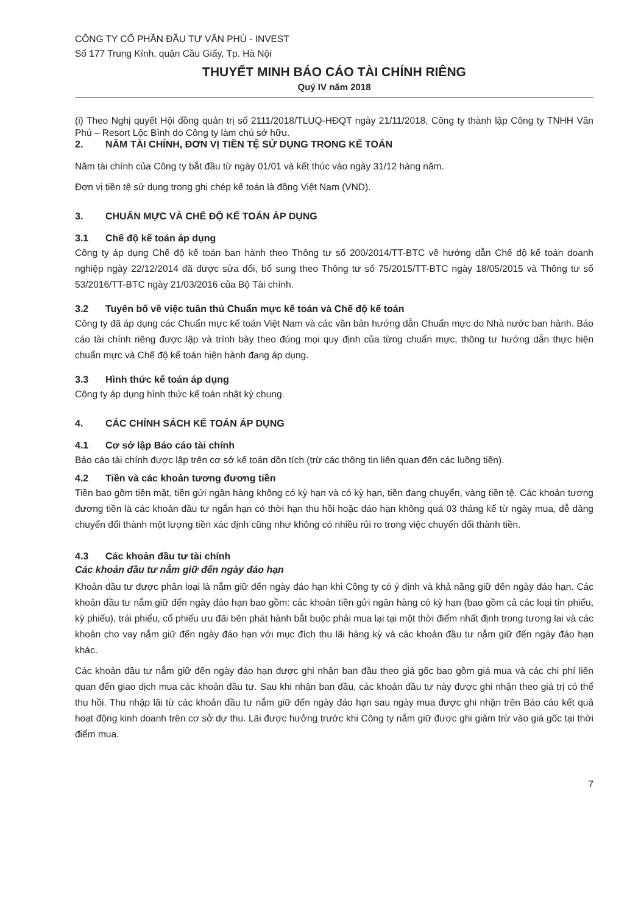CÔNG TY CỔ PHẦN ĐẦU TƯ VĂN PHÚ - INVEST
Số 177 Trung Kính, quận Cầu Giấy, Tp. Hà Nội
THUYẾT MINH BÁO CÁO TÀI CHÍNH RIÊNG
Quý IV năm 2018
(i) Theo Nghị quyết Hội đồng quản trị số 2111/2018/TLUQ-HĐQT ngày 21/11/2018, Công ty thành lập Công ty TNHH Văn Phú – Resort Lộc Bình do Công ty làm chủ sở hữu.
2. NĂM TÀI CHÍNH, ĐƠN VỊ TIỀN TỆ SỬ DỤNG TRONG KẾ TOÁN
Năm tài chính của Công ty bắt đầu từ ngày 01/01 và kết thúc vào ngày 31/12 hàng năm.
Đơn vị tiền tệ sử dụng trong ghi chép kế toán là đồng Việt Nam (VND).
3. CHUẨN MỰC VÀ CHẾ ĐỘ KẾ TOÁN ÁP DỤNG
3.1 Chế độ kế toán áp dụng
Công ty áp dụng Chế độ kế toán ban hành theo Thông tư số 200/2014/TT-BTC về hướng dẫn Chế độ kế toán doanh nghiệp ngày 22/12/2014 đã được sửa đổi, bổ sung theo Thông tư số 75/2015/TT-BTC ngày 18/05/2015 và Thông tư số 53/2016/TT-BTC ngày 21/03/2016 của Bộ Tài chính.
3.2 Tuyên bố về việc tuân thủ Chuẩn mực kế toán và Chế độ kế toán
Công ty đã áp dụng các Chuẩn mực kế toán Việt Nam và các văn bản hướng dẫn Chuẩn mực do Nhà nước ban hành. Báo cáo tài chính riêng được lập và trình bày theo đúng mọi quy định của từng chuẩn mực, thông tư hướng dẫn thực hiện chuẩn mực và Chế độ kế toán hiện hành đang áp dụng.
3.3 Hình thức kế toán áp dụng
Công ty áp dụng hình thức kế toán nhật ký chung.
4. CÁC CHÍNH SÁCH KẾ TOÁN ÁP DỤNG
4.1 Cơ sở lập Báo cáo tài chính
Báo cáo tài chính được lập trên cơ sở kế toán dồn tích (trừ các thông tin liên quan đến các luồng tiền).
4.2 Tiền và các khoản tương đương tiền
Tiền bao gồm tiền mặt, tiền gửi ngân hàng không có kỳ hạn và có kỳ hạn, tiền đang chuyển, vàng tiền tệ. Các khoản tương đương tiền là các khoản đầu tư ngắn hạn có thời hạn thu hồi hoặc đáo hạn không quá 03 tháng kể từ ngày mua, dễ dàng chuyển đổi thành một lượng tiền xác định cũng như không có nhiều rủi ro trong việc chuyển đổi thành tiền.
4.3 Các khoản đầu tư tài chính
Các khoản đầu tư nắm giữ đến ngày đáo hạn
Khoản đầu tư được phân loại là nắm giữ đến ngày đáo hạn khi Công ty có ý định và khả năng giữ đến ngày đáo hạn. Các khoản đầu tư nắm giữ đến ngày đáo hạn bao gồm: các khoản tiền gửi ngân hàng có kỳ hạn (bao gồm cả các loại tín phiếu, kỳ phiếu), trái phiếu, cổ phiếu ưu đãi bên phát hành bắt buộc phải mua lại tại một thời điểm nhất định trong tương lai và các khoản cho vay nắm giữ đến ngày đáo hạn với mục đích thu lãi hàng kỳ và các khoản đầu tư nắm giữ đến ngày đáo hạn khác.
Các khoản đầu tư nắm giữ đến ngày đáo hạn được ghi nhận ban đầu theo giá gốc bao gồm giá mua và các chi phí liên quan đến giao dịch mua các khoản đầu tư. Sau khi nhận ban đầu, các khoản đầu tư này được ghi nhận theo giá trị có thể thu hồi. Thu nhập lãi từ các khoản đầu tư nắm giữ đến ngày đáo hạn sau ngày mua được ghi nhận trên Báo cáo kết quả hoạt động kinh doanh trên cơ sở dự thu. Lãi được hưởng trước khi Công ty nắm giữ được ghi giảm trừ vào giá gốc tại thời điểm mua.
7